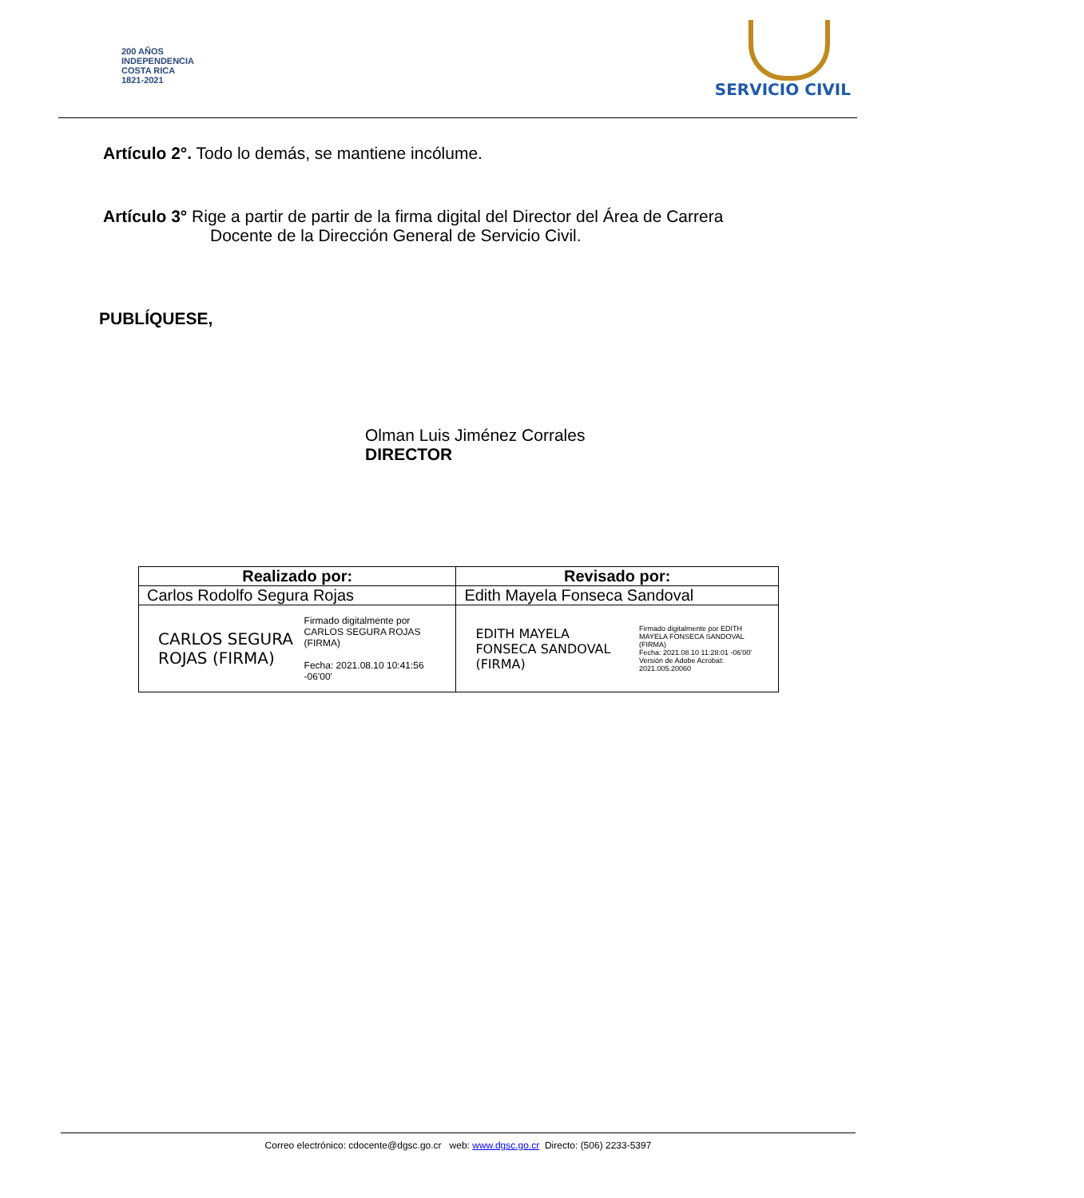200 AÑOS
INDEPENDENCIA
COSTA RICA
1821-2021
SERVICIO CIVIL
Artículo 2°. Todo lo demás, se mantiene incólume.
Artículo 3° Rige a partir de partir de la firma digital del Director del Área de Carrera
Docente de la Dirección General de Servicio Civil.
PUBLÍQUESE,
Olman Luis Jiménez Corrales
DIRECTOR
| Realizado por: | Revisado por: |
| --- | --- |
| Carlos Rodolfo Segura Rojas | Edith Mayela Fonseca Sandoval |
| CARLOS SEGURA ROJAS (FIRMA) Firmado digitalmente por CARLOS SEGURA ROJAS (FIRMA) Fecha: 2021.08.10 10:41:56 -06'00' | EDITH MAYELA FONSECA SANDOVAL (FIRMA) Firmado digitalmente por EDITH MAYELA FONSECA SANDOVAL (FIRMA) Fecha: 2021.08.10 11:28:01 -06'00' Versión de Adobe Acrobat: 2021.005.20060 |
Correo electrónico: cdocente@dgsc.go.cr web: www.dgsc.go.cr Directo: (506) 2233-5397